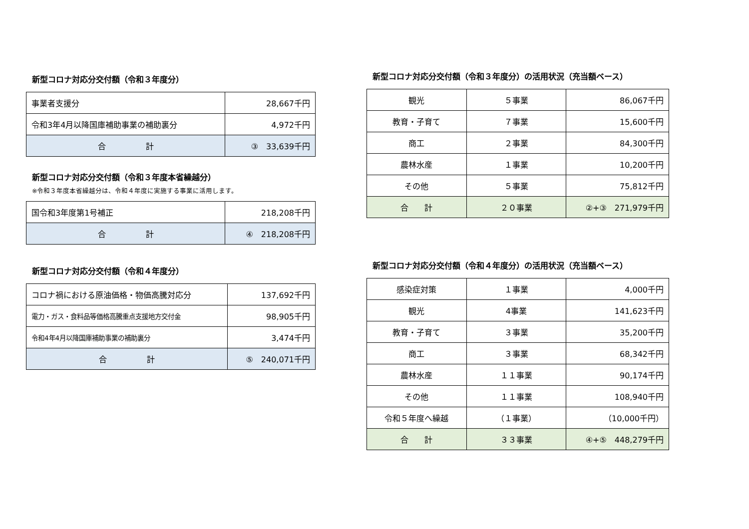新型コロナ対応分交付額（令和３年度分）
| 事業者支援分 | 28,667千円 |
| 令和3年4月以降国庫補助事業の補助裏分 | 4,972千円 |
| 合 計 | ③ 33,639千円 |
新型コロナ対応分交付額（令和３年度本省繰越分）
※令和３年度本省繰越分は、令和４年度に実施する事業に活用します。
| 国令和3年度第1号補正 | 218,208千円 |
| 合 計 | ④ 218,208千円 |
新型コロナ対応分交付額（令和４年度分）
| コロナ禍における原油価格・物価高騰対応分 | 137,692千円 |
| 電力・ガス・食料品等価格高騰重点支援地方交付金 | 98,905千円 |
| 令和4年4月以降国庫補助事業の補助裏分 | 3,474千円 |
| 合 計 | ⑤ 240,071千円 |
新型コロナ対応分交付額（令和３年度分）の活用状況（充当額ベース）
| 観光 | ５事業 | 86,067千円 |
| 教育・子育て | ７事業 | 15,600千円 |
| 商工 | ２事業 | 84,300千円 |
| 農林水産 | １事業 | 10,200千円 |
| その他 | ５事業 | 75,812千円 |
| 合 計 | ２０事業 | ②+③ 271,979千円 |
新型コロナ対応分交付額（令和４年度分）の活用状況（充当額ベース）
| 感染症対策 | １事業 | 4,000千円 |
| 観光 | 4事業 | 141,623千円 |
| 教育・子育て | ３事業 | 35,200千円 |
| 商工 | ３事業 | 68,342千円 |
| 農林水産 | １１事業 | 90,174千円 |
| その他 | １１事業 | 108,940千円 |
| 令和５年度へ繰越 | （１事業） | （10,000千円） |
| 合 計 | ３３事業 | ④+⑤ 448,279千円 |